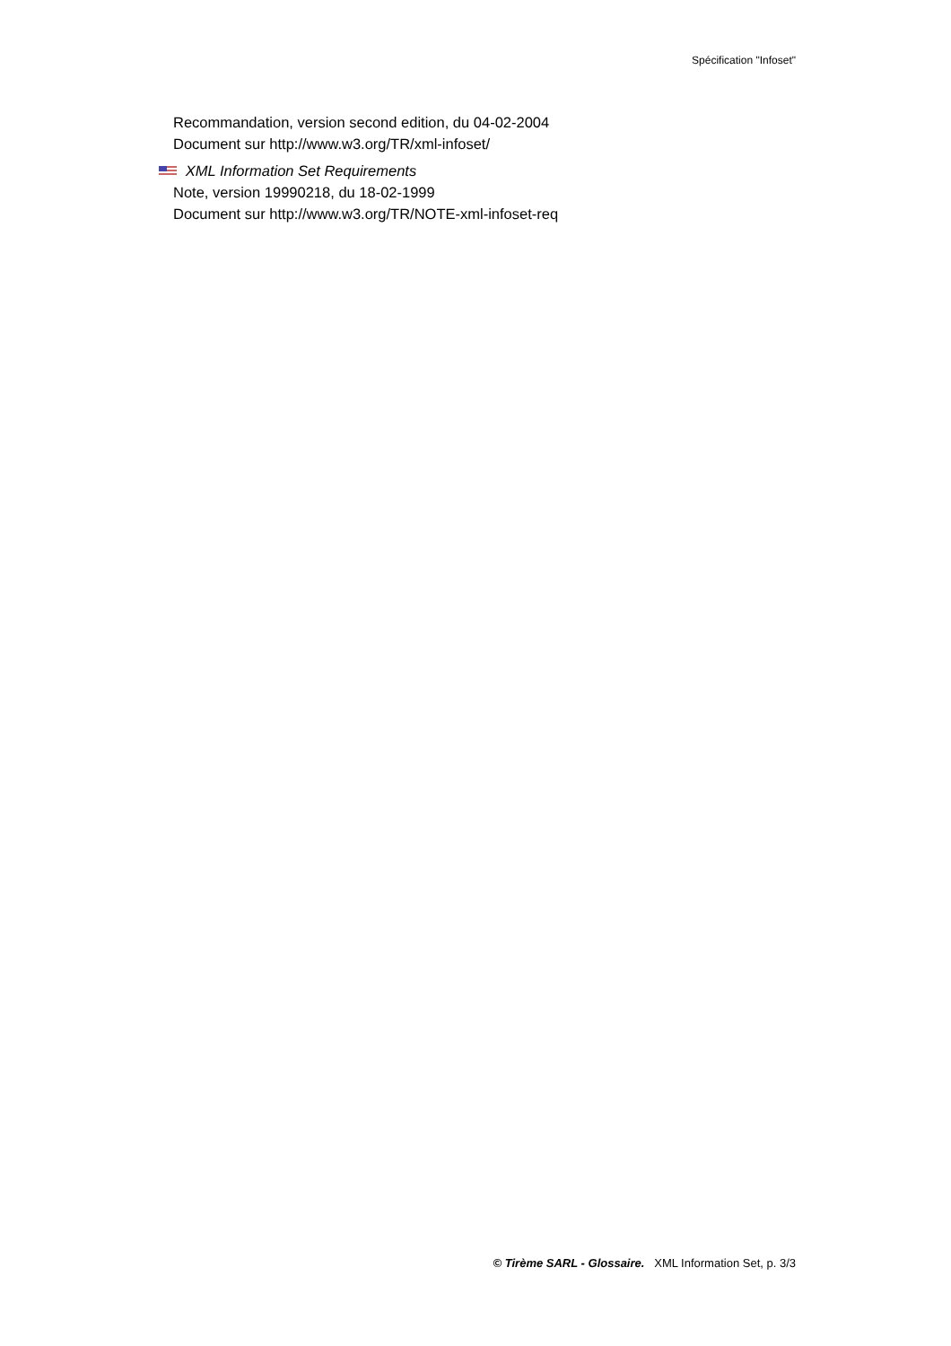Spécification "Infoset"
Recommandation, version second edition, du 04-02-2004
Document sur http://www.w3.org/TR/xml-infoset/
XML Information Set Requirements
Note, version 19990218, du 18-02-1999
Document sur http://www.w3.org/TR/NOTE-xml-infoset-req
© Tirème SARL - Glossaire. XML Information Set, p. 3/3